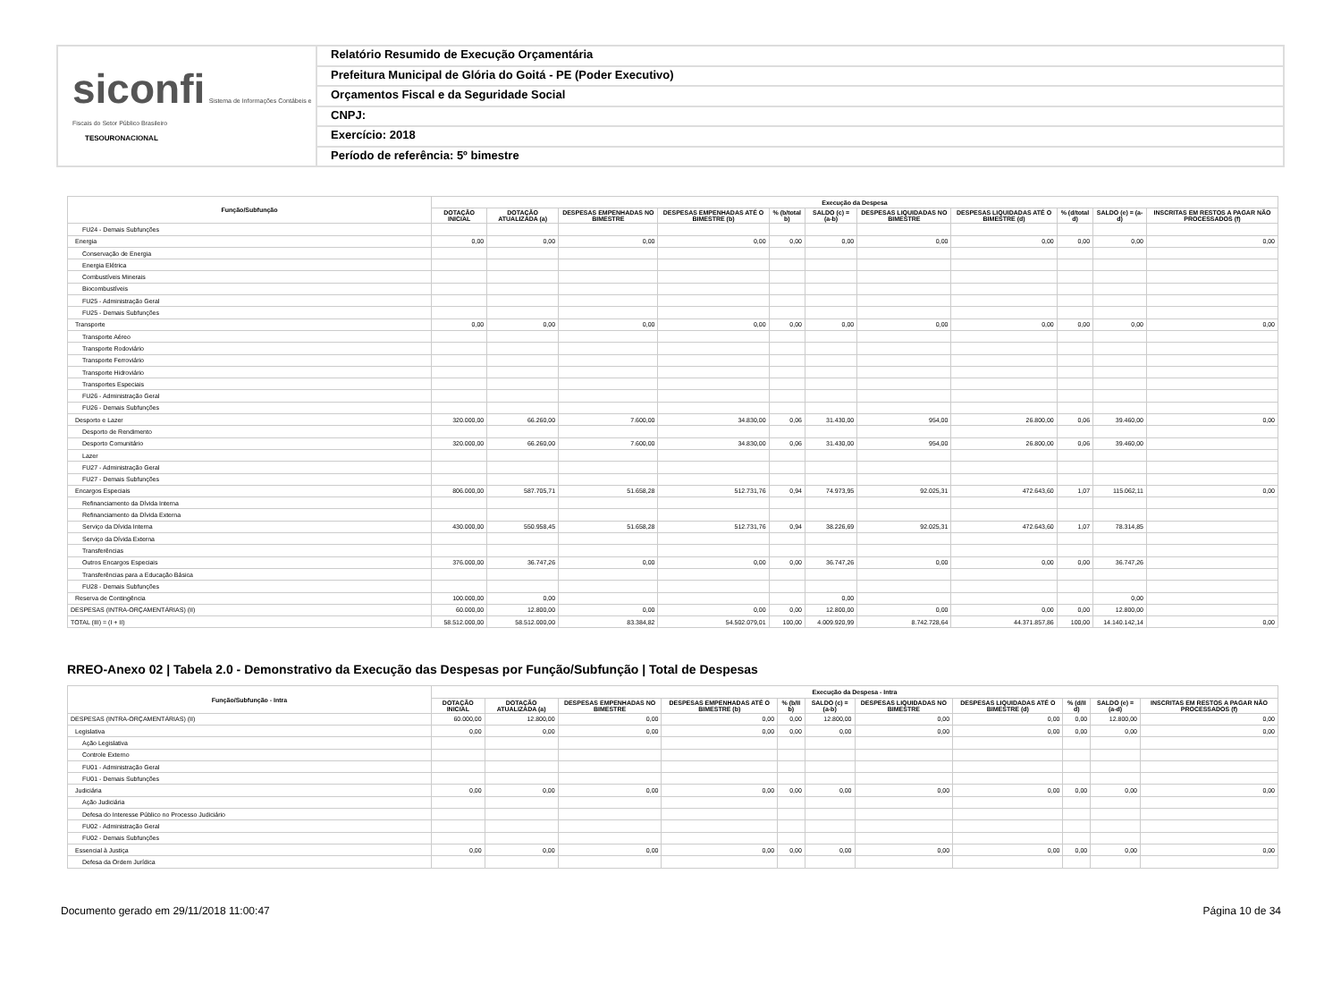siconfi Sistema de Informações Contábeis e Fiscais do Setor Público Brasileiro
TESOURONACIONAL
Relatório Resumido de Execução Orçamentária
Prefeitura Municipal de Glória do Goitá - PE (Poder Executivo)
Orçamentos Fiscal e da Seguridade Social
CNPJ:
Exercício: 2018
Período de referência: 5º bimestre
| Função/Subfunção | Execução da Despesa | | | | | | | | | | |
| --- | --- | --- | --- | --- | --- | --- | --- | --- | --- | --- | --- |
| | DOTAÇÃO INICIAL | DOTAÇÃO ATUALIZADA (a) | DESPESAS EMPENHADAS NO BIMESTRE | DESPESAS EMPENHADAS ATÉ O BIMESTRE (b) | % (b/total b) | SALDO (c) = (a-b) | DESPESAS LIQUIDADAS NO BIMESTRE | DESPESAS LIQUIDADAS ATÉ O BIMESTRE (d) | % (d/total d) | SALDO (e) = (a-d) | INSCRITAS EM RESTOS A PAGAR NÃO PROCESSADOS (f) |
| FU24 - Demais Subfunções | | | | | | | | | | | |
| Energia | 0,00 | 0,00 | 0,00 | 0,00 | 0,00 | 0,00 | 0,00 | 0,00 | 0,00 | 0,00 | 0,00 |
| Conservação de Energia | | | | | | | | | | | |
| Energia Elétrica | | | | | | | | | | | |
| Combustíveis Minerais | | | | | | | | | | | |
| Biocombustíveis | | | | | | | | | | | |
| FU25 - Administração Geral | | | | | | | | | | | |
| FU25 - Demais Subfunções | | | | | | | | | | | |
| Transporte | 0,00 | 0,00 | 0,00 | 0,00 | 0,00 | 0,00 | 0,00 | 0,00 | 0,00 | 0,00 | 0,00 |
| Transporte Aéreo | | | | | | | | | | | |
| Transporte Rodoviário | | | | | | | | | | | |
| Transporte Ferroviário | | | | | | | | | | | |
| Transporte Hidroviário | | | | | | | | | | | |
| Transportes Especiais | | | | | | | | | | | |
| FU26 - Administração Geral | | | | | | | | | | | |
| FU26 - Demais Subfunções | | | | | | | | | | | |
| Desporto e Lazer | 320.000,00 | 66.260,00 | 7.600,00 | 34.830,00 | 0,06 | 31.430,00 | 954,00 | 26.800,00 | 0,06 | 39.460,00 | 0,00 |
| Desporto de Rendimento | | | | | | | | | | | |
| Desporto Comunitário | 320.000,00 | 66.260,00 | 7.600,00 | 34.830,00 | 0,06 | 31.430,00 | 954,00 | 26.800,00 | 0,06 | 39.460,00 | |
| Lazer | | | | | | | | | | | |
| FU27 - Administração Geral | | | | | | | | | | | |
| FU27 - Demais Subfunções | | | | | | | | | | | |
| Encargos Especiais | 806.000,00 | 587.705,71 | 51.658,28 | 512.731,76 | 0,94 | 74.973,95 | 92.025,31 | 472.643,60 | 1,07 | 115.062,11 | 0,00 |
| Refinanciamento da Dívida Interna | | | | | | | | | | | |
| Refinanciamento da Dívida Externa | | | | | | | | | | | |
| Serviço da Dívida Interna | 430.000,00 | 550.958,45 | 51.658,28 | 512.731,76 | 0,94 | 38.226,69 | 92.025,31 | 472.643,60 | 1,07 | 78.314,85 | |
| Serviço da Dívida Externa | | | | | | | | | | | |
| Transferências | | | | | | | | | | | |
| Outros Encargos Especiais | 376.000,00 | 36.747,26 | 0,00 | 0,00 | 0,00 | 36.747,26 | 0,00 | 0,00 | 0,00 | 36.747,26 | |
| Transferências para a Educação Básica | | | | | | | | | | | |
| FU28 - Demais Subfunções | | | | | | | | | | | |
| Reserva de Contingência | 100.000,00 | 0,00 | | | | 0,00 | | | | 0,00 | |
| DESPESAS (INTRA-ORÇAMENTÁRIAS) (II) | 60.000,00 | 12.800,00 | 0,00 | 0,00 | 0,00 | 12.800,00 | 0,00 | 0,00 | 0,00 | 12.800,00 | |
| TOTAL (III) = (I + II) | 58.512.000,00 | 58.512.000,00 | 83.384,82 | 54.502.079,01 | 100,00 | 4.009.920,99 | 8.742.728,64 | 44.371.857,86 | 100,00 | 14.140.142,14 | 0,00 |
RREO-Anexo 02 | Tabela 2.0 - Demonstrativo da Execução das Despesas por Função/Subfunção | Total de Despesas
| Função/Subfunção - Intra | Execução da Despesa - Intra | | | | | | | | | | |
| --- | --- | --- | --- | --- | --- | --- | --- | --- | --- | --- | --- |
| | DOTAÇÃO INICIAL | DOTAÇÃO ATUALIZADA (a) | DESPESAS EMPENHADAS NO BIMESTRE | DESPESAS EMPENHADAS ATÉ O BIMESTRE (b) | % (b/II b) | SALDO (c) = (a-b) | DESPESAS LIQUIDADAS NO BIMESTRE | DESPESAS LIQUIDADAS ATÉ O BIMESTRE (d) | % (d/II d) | SALDO (e) = (a-d) | INSCRITAS EM RESTOS A PAGAR NÃO PROCESSADOS (f) |
| DESPESAS (INTRA-ORÇAMENTÁRIAS) (II) | 60.000,00 | 12.800,00 | 0,00 | 0,00 | 0,00 | 12.800,00 | 0,00 | 0,00 | 0,00 | 12.800,00 | 0,00 |
| Legislativa | 0,00 | 0,00 | 0,00 | 0,00 | 0,00 | 0,00 | 0,00 | 0,00 | 0,00 | 0,00 | 0,00 |
| Ação Legislativa | | | | | | | | | | | |
| Controle Externo | | | | | | | | | | | |
| FU01 - Administração Geral | | | | | | | | | | | |
| FU01 - Demais Subfunções | | | | | | | | | | | |
| Judiciária | 0,00 | 0,00 | 0,00 | 0,00 | 0,00 | 0,00 | 0,00 | 0,00 | 0,00 | 0,00 | 0,00 |
| Ação Judiciária | | | | | | | | | | | |
| Defesa do Interesse Público no Processo Judiciário | | | | | | | | | | | |
| FU02 - Administração Geral | | | | | | | | | | | |
| FU02 - Demais Subfunções | | | | | | | | | | | |
| Essencial à Justiça | 0,00 | 0,00 | 0,00 | 0,00 | 0,00 | 0,00 | 0,00 | 0,00 | 0,00 | 0,00 | 0,00 |
| Defesa da Ordem Jurídica | | | | | | | | | | | |
Documento gerado em 29/11/2018 11:00:47 Página 10 de 34